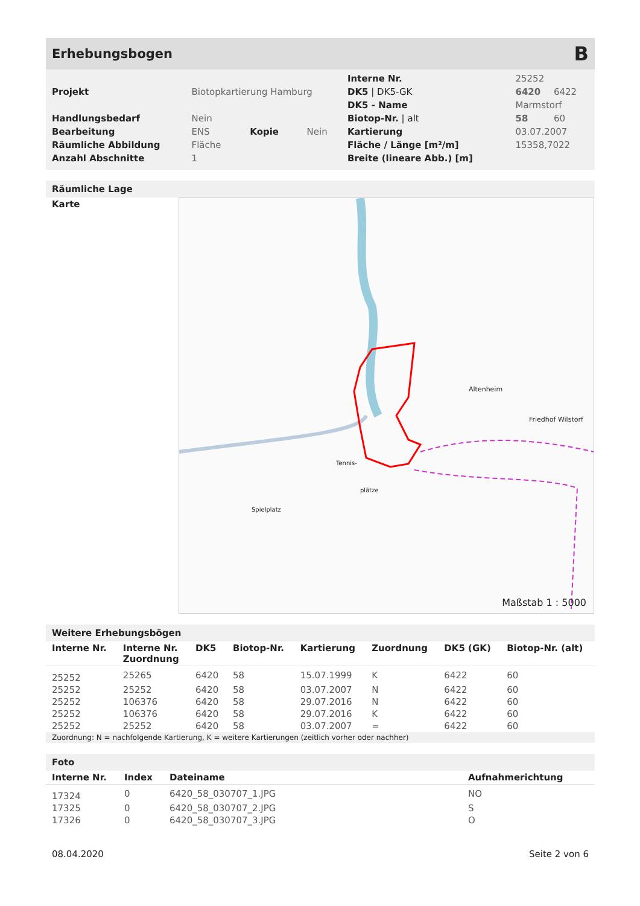Erhebungsbogen B
| Projekt | Biotopkartierung Hamburg | | |
| Handlungsbedarf | Nein | | |
| Bearbeitung | ENS | Kopie | Nein |
| Räumliche Abbildung | Fläche | | |
| Anzahl Abschnitte | 1 | | |
| Interne Nr. | 25252 | |
| DK5 / DK5-GK | 6420 | 6422 |
| DK5 - Name | Marmstorf | |
| Biotop-Nr. / alt | 58 | 60 |
| Kartierung | 03.07.2007 | |
| Fläche / Länge [m²/m] | 15358,7022 | |
| Breite (lineare Abb.) [m] | | |
Räumliche Lage
Karte
Altenheim
Friedhof Wilstorf
Tennis-
plätze
Spielplatz
Maßstab 1 : 5000
Weitere Erhebungsbögen
| Interne Nr. | Interne Nr. Zuordnung | DK5 | Biotop-Nr. | Kartierung | Zuordnung | DK5 (GK) | Biotop-Nr. (alt) |
| --- | --- | --- | --- | --- | --- | --- | --- |
| 25252 | 25265 | 6420 | 58 | 15.07.1999 | K | 6422 | 60 |
| 25252 | 25252 | 6420 | 58 | 03.07.2007 | N | 6422 | 60 |
| 25252 | 106376 | 6420 | 58 | 29.07.2016 | N | 6422 | 60 |
| 25252 | 106376 | 6420 | 58 | 29.07.2016 | K | 6422 | 60 |
| 25252 | 25252 | 6420 | 58 | 03.07.2007 | = | 6422 | 60 |
Zuordnung: N = nachfolgende Kartierung, K = weitere Kartierungen (zeitlich vorher oder nachher)
Foto
| Interne Nr. | Index | Dateiname | Aufnahmerichtung |
| --- | --- | --- | --- |
| 17324 | 0 | 6420_58_030707_1.JPG | NO |
| 17325 | 0 | 6420_58_030707_2.JPG | S |
| 17326 | 0 | 6420_58_030707_3.JPG | O |
08.04.2020 Seite 2 von 6